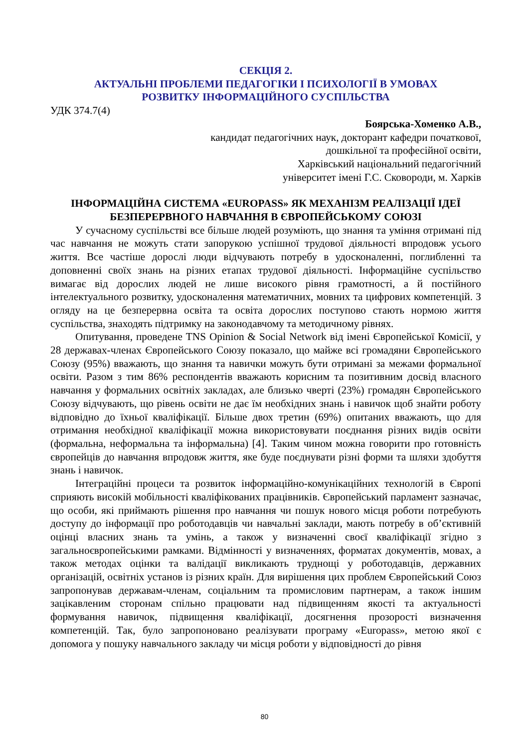СЕКЦІЯ 2.
АКТУАЛЬНІ ПРОБЛЕМИ ПЕДАГОГІКИ І ПСИХОЛОГІЇ В УМОВАХ
РОЗВИТКУ ІНФОРМАЦІЙНОГО СУСПІЛЬСТВА
УДК 374.7(4)
Боярська-Хоменко А.В.,
кандидат педагогічних наук, докторант кафедри початкової,
дошкільної та професійної освіти,
Харківський національний педагогічний
університет імені Г.С. Сковороди, м. Харків
ІНФОРМАЦІЙНА СИСТЕМА «EUROPASS» ЯК МЕХАНІЗМ РЕАЛІЗАЦІЇ ІДЕЇ
БЕЗПЕРЕРВНОГО НАВЧАННЯ В ЄВРОПЕЙСЬКОМУ СОЮЗІ
У сучасному суспільстві все більше людей розуміють, що знання та уміння отримані під час навчання не можуть стати запорукою успішної трудової діяльності впродовж усього життя. Все частіше дорослі люди відчувають потребу в удосконаленні, поглибленні та доповненні своїх знань на різних етапах трудової діяльності. Інформаційне суспільство вимагає від дорослих людей не лише високого рівня грамотності, а й постійного інтелектуального розвитку, удосконалення математичних, мовних та цифрових компетенцій. З огляду на це безперервна освіта та освіта дорослих поступово стають нормою життя суспільства, знаходять підтримку на законодавчому та методичному рівнях.
Опитування, проведене TNS Opinion & Social Network від імені Європейської Комісії, у 28 державах-членах Європейського Союзу показало, що майже всі громадяни Європейського Союзу (95%) вважають, що знання та навички можуть бути отримані за межами формальної освіти. Разом з тим 86% респондентів вважають корисним та позитивним досвід власного навчання у формальних освітніх закладах, але близько чверті (23%) громадян Європейського Союзу відчувають, що рівень освіти не дає їм необхідних знань і навичок щоб знайти роботу відповідно до їхньої кваліфікації. Більше двох третин (69%) опитаних вважають, що для отримання необхідної кваліфікації можна використовувати поєднання різних видів освіти (формальна, неформальна та інформальна) [4]. Таким чином можна говорити про готовність європейців до навчання впродовж життя, яке буде поєднувати різні форми та шляхи здобуття знань і навичок.
Інтеграційні процеси та розвиток інформаційно-комунікаційних технологій в Європі сприяють високій мобільності кваліфікованих працівників. Європейський парламент зазначає, що особи, які приймають рішення про навчання чи пошук нового місця роботи потребують доступу до інформації про роботодавців чи навчальні заклади, мають потребу в об’єктивній оцінці власних знань та умінь, а також у визначенні своєї кваліфікації згідно з загальноєвропейськими рамками. Відмінності у визначеннях, форматах документів, мовах, а також методах оцінки та валідації викликають труднощі у роботодавців, державних організацій, освітніх установ із різних країн. Для вирішення цих проблем Європейський Союз запропонував державам-членам, соціальним та промисловим партнерам, а також іншим зацікавленим сторонам спільно працювати над підвищенням якості та актуальності формування навичок, підвищення кваліфікації, досягнення прозорості визначення компетенцій. Так, було запропоновано реалізувати програму «Europass», метою якої є допомога у пошуку навчального закладу чи місця роботи у відповідності до рівня
80